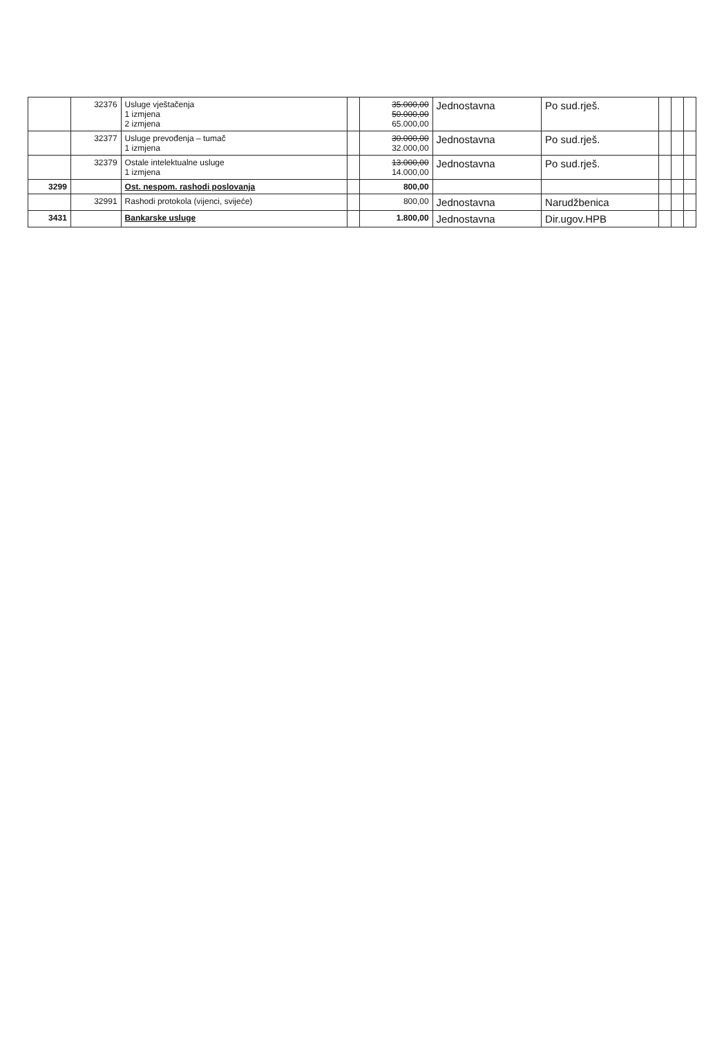| | 32376 | Usluge vještačenja 1 izmjena 2 izmjena | | 35.000,00 50.000,00 65.000,00 | Jednostavna | Po sud.rješ. | | | |
| | 32377 | Usluge prevođenja – tumač 1 izmjena | | 30.000,00 32.000,00 | Jednostavna | Po sud.rješ. | | | |
| | 32379 | Ostale intelektualne usluge 1 izmjena | | 13.000,00 14.000,00 | Jednostavna | Po sud.rješ. | | | |
| 3299 | | Ost. nespom. rashodi poslovanja | | 800,00 | | | | | |
| | 32991 | Rashodi protokola (vijenci, svijeće) | | 800,00 | Jednostavna | Narudžbenica | | | |
| 3431 | | Bankarske usluge | | 1.800,00 | Jednostavna | Dir.ugov.HPB | | | |